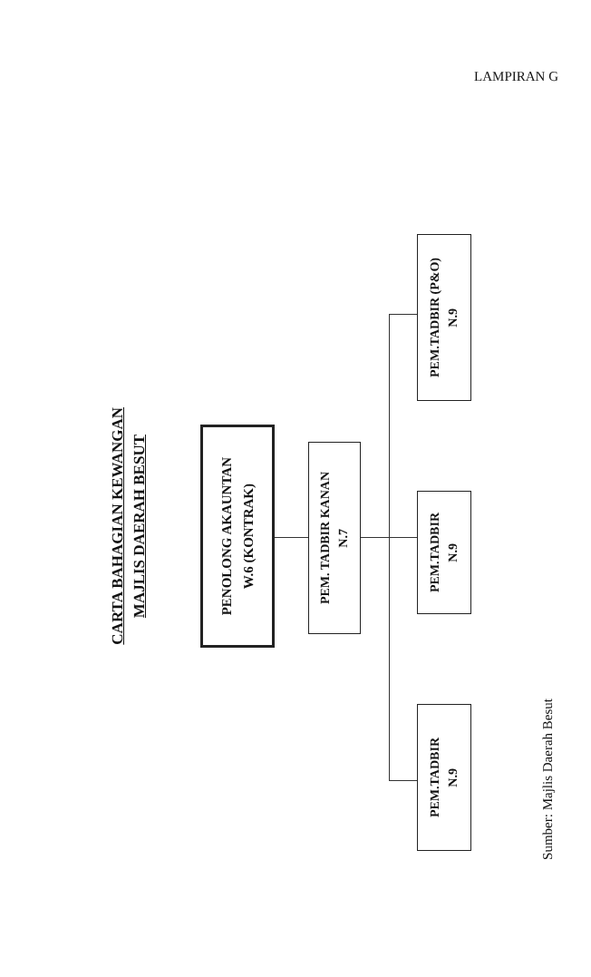LAMPIRAN G
CARTA BAHAGIAN KEWANGAN
MAJLIS DAERAH BESUT
PENOLONG AKAUNTAN
W.6 (KONTRAK)
PEM. TADBIR KANAN
N.7
PEM.TADBIR
N.9
PEM.TADBIR
N.9
PEM.TADBIR (P&O)
N.9
Sumber: Majlis Daerah Besut